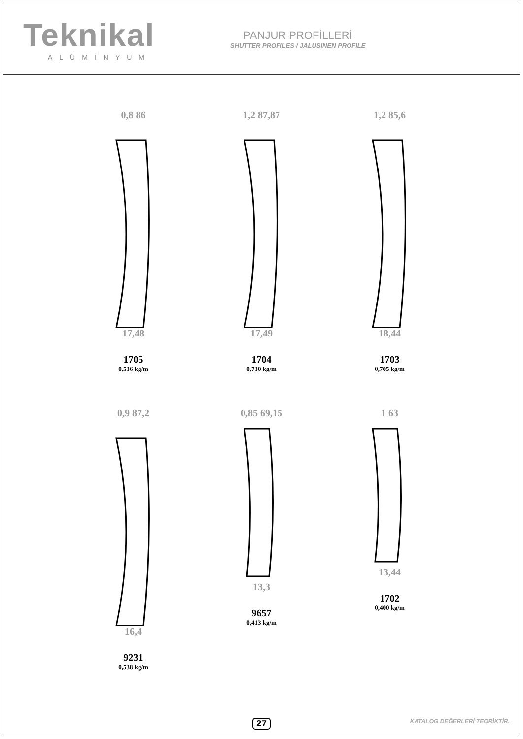Teknikal
ALÜMİNYUM
PANJUR PROFİLLERİ
SHUTTER PROFILES / JALUSINEN PROFILE
0,8 86
17,48
1705
0,536 kg/m
1,2 87,87
17,49
1704
0,730 kg/m
1,2 85,6
18,44
1703
0,705 kg/m
0,9 87,2
16,4
9231
0,538 kg/m
0,85 69,15
13,3
9657
0,413 kg/m
1 63
13,44
1702
0,400 kg/m
27 KATALOG DEĞERLERİ TEORİKTİR.